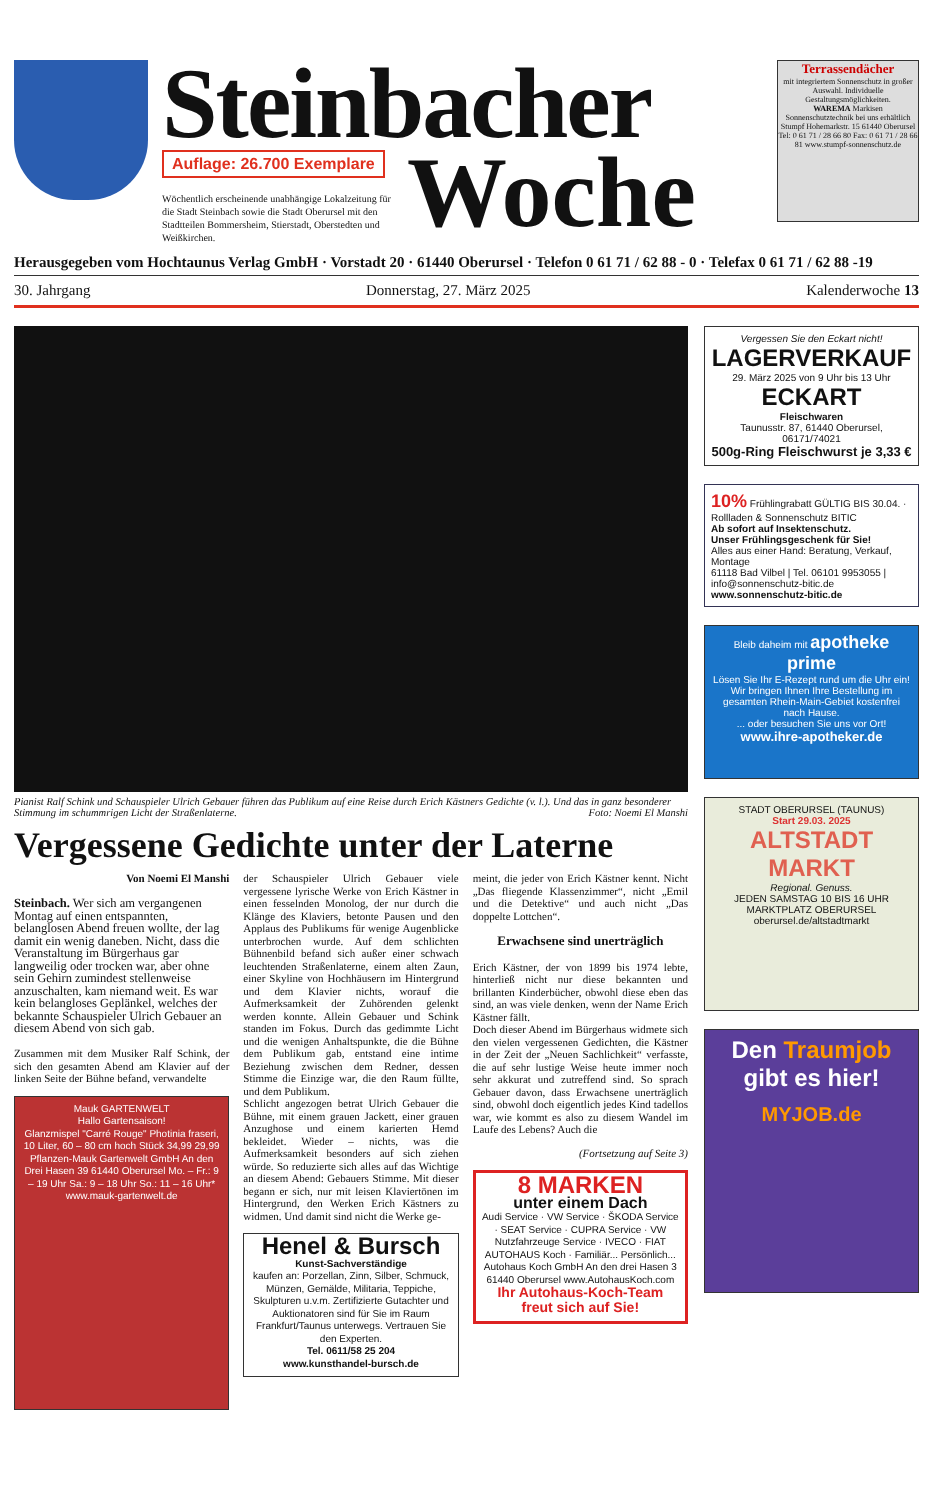Steinbacher
Auflage: 26.700 Exemplare
Wöchentlich erscheinende unabhängige Lokalzeitung für die Stadt Steinbach sowie die Stadt Oberursel mit den Stadtteilen Bommersheim, Stierstadt, Oberstedten und Weißkirchen.
Woche
Terrassendächer
mit integriertem Sonnenschutz in großer Auswahl. Individuelle Gestaltungsmöglichkeiten.
WAREMA Markisen
Sonnenschutztechnik bei uns erhältlich
Stumpf Hohemarkstr. 15 61440 Oberursel Tel: 0 61 71 / 28 66 80 Fax: 0 61 71 / 28 66 81 www.stumpf-sonnenschutz.de
Herausgegeben vom Hochtaunus Verlag GmbH · Vorstadt 20 · 61440 Oberursel · Telefon 0 61 71 / 62 88 - 0 · Telefax 0 61 71 / 62 88 -19
30. Jahrgang Donnerstag, 27. März 2025 Kalenderwoche 13
Pianist Ralf Schink und Schauspieler Ulrich Gebauer führen das Publikum auf eine Reise durch Erich Kästners Gedichte (v. l.). Und das in ganz besonderer Stimmung im schummrigen Licht der Straßenlaterne. Foto: Noemi El Manshi
Vergessene Gedichte unter der Laterne
Von Noemi El Manshi
Steinbach. Wer sich am vergangenen Montag auf einen entspannten, belanglosen Abend freuen wollte, der lag damit ein wenig daneben. Nicht, dass die Veranstaltung im Bürgerhaus gar langweilig oder trocken war, aber ohne sein Gehirn zumindest stellenweise anzuschalten, kam niemand weit. Es war kein belangloses Geplänkel, welches der bekannte Schauspieler Ulrich Gebauer an diesem Abend von sich gab.
Zusammen mit dem Musiker Ralf Schink, der sich den gesamten Abend am Klavier auf der linken Seite der Bühne befand, verwandelte
Mauk GARTENWELT
Hallo Gartensaison!
Glanzmispel "Carré Rouge" Photinia fraseri, 10 Liter, 60 – 80 cm hoch Stück 34,99 29,99
Pflanzen-Mauk Gartenwelt GmbH An den Drei Hasen 39 61440 Oberursel Mo. – Fr.: 9 – 19 Uhr Sa.: 9 – 18 Uhr So.: 11 – 16 Uhr* www.mauk-gartenwelt.de
der Schauspieler Ulrich Gebauer viele vergessene lyrische Werke von Erich Kästner in einen fesselnden Monolog, der nur durch die Klänge des Klaviers, betonte Pausen und den Applaus des Publikums für wenige Augenblicke unterbrochen wurde. Auf dem schlichten Bühnenbild befand sich außer einer schwach leuchtenden Straßenlaterne, einem alten Zaun, einer Skyline von Hochhäusern im Hintergrund und dem Klavier nichts, worauf die Aufmerksamkeit der Zuhörenden gelenkt werden konnte. Allein Gebauer und Schink standen im Fokus. Durch das gedimmte Licht und die wenigen Anhaltspunkte, die die Bühne dem Publikum gab, entstand eine intime Beziehung zwischen dem Redner, dessen Stimme die Einzige war, die den Raum füllte, und dem Publikum.
Schlicht angezogen betrat Ulrich Gebauer die Bühne, mit einem grauen Jackett, einer grauen Anzughose und einem karierten Hemd bekleidet. Wieder – nichts, was die Aufmerksamkeit besonders auf sich ziehen würde. So reduzierte sich alles auf das Wichtige an diesem Abend: Gebauers Stimme. Mit dieser begann er sich, nur mit leisen Klaviertönen im Hintergrund, den Werken Erich Kästners zu widmen. Und damit sind nicht die Werke ge-
Henel & Bursch
Kunst-Sachverständige
kaufen an: Porzellan, Zinn, Silber, Schmuck, Münzen, Gemälde, Militaria, Teppiche, Skulpturen u.v.m. Zertifizierte Gutachter und Auktionatoren sind für Sie im Raum Frankfurt/Taunus unterwegs. Vertrauen Sie den Experten.
Tel. 0611/58 25 204
www.kunsthandel-bursch.de
meint, die jeder von Erich Kästner kennt. Nicht „Das fliegende Klassenzimmer“, nicht „Emil und die Detektive“ und auch nicht „Das doppelte Lottchen“.
Erwachsene sind unerträglich
Erich Kästner, der von 1899 bis 1974 lebte, hinterließ nicht nur diese bekannten und brillanten Kinderbücher, obwohl diese eben das sind, an was viele denken, wenn der Name Erich Kästner fällt.
Doch dieser Abend im Bürgerhaus widmete sich den vielen vergessenen Gedichten, die Kästner in der Zeit der „Neuen Sachlichkeit“ verfasste, die auf sehr lustige Weise heute immer noch sehr akkurat und zutreffend sind. So sprach Gebauer davon, dass Erwachsene unerträglich sind, obwohl doch eigentlich jedes Kind tadellos war, wie kommt es also zu diesem Wandel im Laufe des Lebens? Auch die
(Fortsetzung auf Seite 3)
8 MARKEN
unter einem Dach
Audi Service · VW Service · ŠKODA Service · SEAT Service · CUPRA Service · VW Nutzfahrzeuge Service · IVECO · FIAT
AUTOHAUS Koch · Familiär... Persönlich...
Autohaus Koch GmbH An den drei Hasen 3 61440 Oberursel www.AutohausKoch.com
Ihr Autohaus-Koch-Team freut sich auf Sie!
Vergessen Sie den Eckart nicht!
LAGERVERKAUF
29. März 2025 von 9 Uhr bis 13 Uhr
ECKART
Fleischwaren
Taunusstr. 87, 61440 Oberursel, 06171/74021
500g-Ring Fleischwurst je 3,33 €
10% Frühlingrabatt GÜLTIG BIS 30.04. · Rollladen & Sonnenschutz BITIC
Ab sofort auf Insektenschutz.
Unser Frühlingsgeschenk für Sie!
Alles aus einer Hand: Beratung, Verkauf, Montage
61118 Bad Vilbel | Tel. 06101 9953055 | info@sonnenschutz-bitic.de
www.sonnenschutz-bitic.de
Bleib daheim mit apotheke prime
Lösen Sie Ihr E-Rezept rund um die Uhr ein!
Wir bringen Ihnen Ihre Bestellung im gesamten Rhein-Main-Gebiet kostenfrei nach Hause.
... oder besuchen Sie uns vor Ort!
www.ihre-apotheker.de
STADT OBERURSEL (TAUNUS)
Start 29.03. 2025
ALTSTADT MARKT
Regional. Genuss.
JEDEN SAMSTAG 10 BIS 16 UHR MARKTPLATZ OBERURSEL
oberursel.de/altstadtmarkt
Den Traumjob gibt es hier!
MYJOB.de